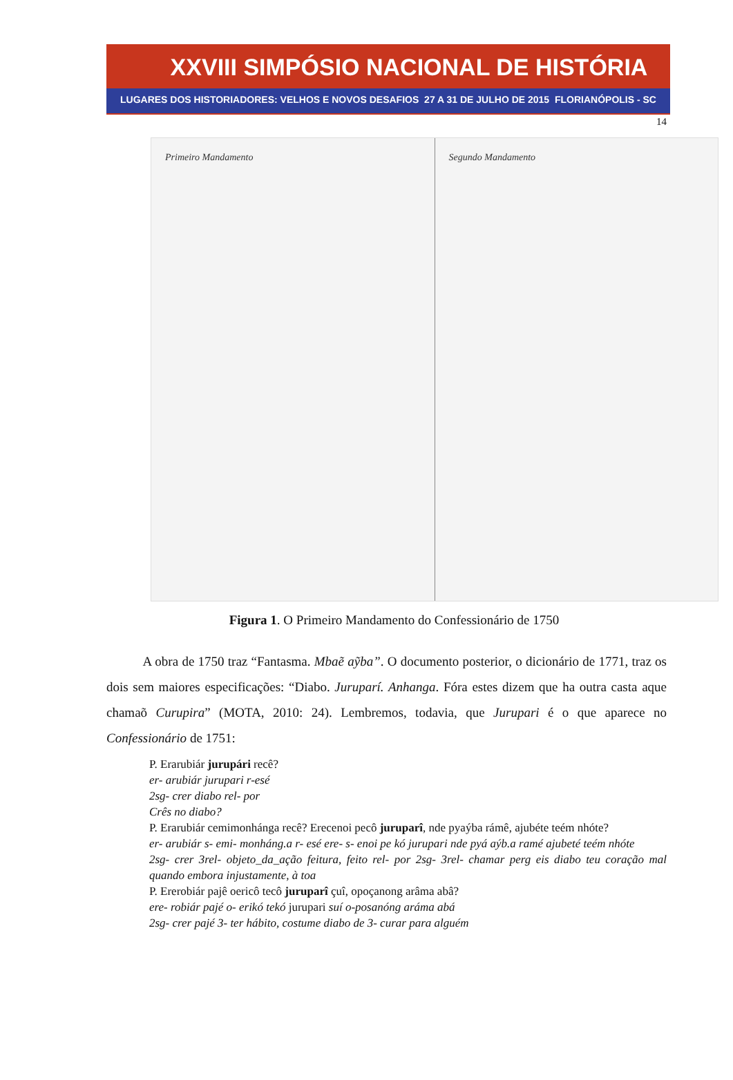XXVIII SIMPÓSIO NACIONAL DE HISTÓRIA
LUGARES DOS HISTORIADORES: VELHOS E NOVOS DESAFIOS 27 A 31 DE JULHO DE 2015 FLORIANÓPOLIS - SC
14
Primeiro Mandamento Segundo Mandamento
Figura 1. O Primeiro Mandamento do Confessionário de 1750
A obra de 1750 traz “Fantasma. Mbaẽ aỹba”. O documento posterior, o dicionário de 1771, traz os dois sem maiores especificações: “Diabo. Juruparí. Anhanga. Fóra estes dizem que ha outra casta aque chamaõ Curupira” (MOTA, 2010: 24). Lembremos, todavia, que Jurupari é o que aparece no Confessionário de 1751:
P. Erarubiár jurupári recê?
er- arubiár jurupari r-esé
2sg- crer diabo rel- por
Crês no diabo?
P. Erarubiár cemimonhánga recê? Erecenoi pecô juruparî, nde pyaýba rámê, ajubéte teém nhóte?
er- arubiár s- emi- monháng.a r- esé ere- s- enoi pe kó jurupari nde pyá aýb.a ramé ajubeté teém nhóte
2sg- crer 3rel- objeto_da_ação feitura, feito rel- por 2sg- 3rel- chamar perg eis diabo teu coração mal quando embora injustamente, à toa
P. Ererobiár pajê oericô tecô juruparî çuî, opoçanong arâma abâ?
ere- robiár pajé o- erikó tekó jurupari suí o-posanóng aráma abá
2sg- crer pajé 3- ter hábito, costume diabo de 3- curar para alguém